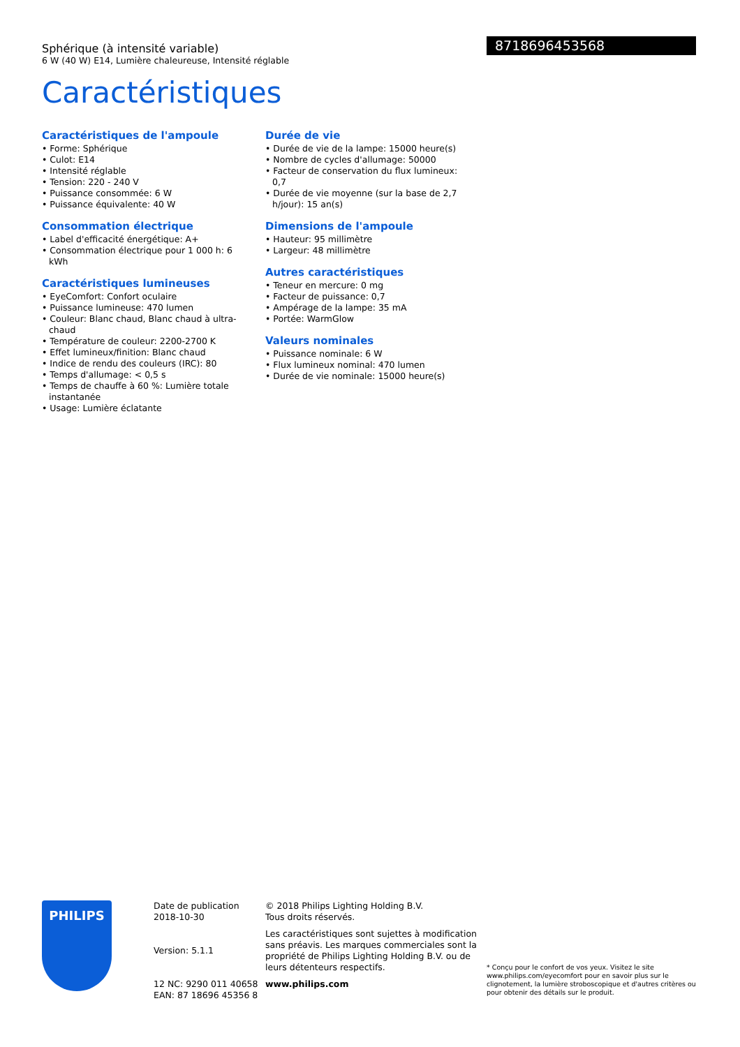Sphérique (à intensité variable)
6 W (40 W) E14, Lumière chaleureuse, Intensité réglable
8718696453568
Caractéristiques
Caractéristiques de l'ampoule
• Forme: Sphérique
• Culot: E14
• Intensité réglable
• Tension: 220 - 240 V
• Puissance consommée: 6 W
• Puissance équivalente: 40 W
Consommation électrique
• Label d'efficacité énergétique: A+
• Consommation électrique pour 1 000 h: 6 kWh
Caractéristiques lumineuses
• EyeComfort: Confort oculaire
• Puissance lumineuse: 470 lumen
• Couleur: Blanc chaud, Blanc chaud à ultra-chaud
• Température de couleur: 2200-2700 K
• Effet lumineux/finition: Blanc chaud
• Indice de rendu des couleurs (IRC): 80
• Temps d'allumage: < 0,5 s
• Temps de chauffe à 60 %: Lumière totale instantanée
• Usage: Lumière éclatante
Durée de vie
• Durée de vie de la lampe: 15000 heure(s)
• Nombre de cycles d'allumage: 50000
• Facteur de conservation du flux lumineux: 0,7
• Durée de vie moyenne (sur la base de 2,7 h/jour): 15 an(s)
Dimensions de l'ampoule
• Hauteur: 95 millimètre
• Largeur: 48 millimètre
Autres caractéristiques
• Teneur en mercure: 0 mg
• Facteur de puissance: 0,7
• Ampérage de la lampe: 35 mA
• Portée: WarmGlow
Valeurs nominales
• Puissance nominale: 6 W
• Flux lumineux nominal: 470 lumen
• Durée de vie nominale: 15000 heure(s)
PHILIPS
Date de publication
2018-10-30
Version: 5.1.1
12 NC: 9290 011 40658
EAN: 87 18696 45356 8
© 2018 Philips Lighting Holding B.V.
Tous droits réservés.
Les caractéristiques sont sujettes à modification sans préavis. Les marques commerciales sont la propriété de Philips Lighting Holding B.V. ou de leurs détenteurs respectifs.
www.philips.com
* Conçu pour le confort de vos yeux. Visitez le site www.philips.com/eyecomfort pour en savoir plus sur le clignotement, la lumière stroboscopique et d'autres critères ou pour obtenir des détails sur le produit.